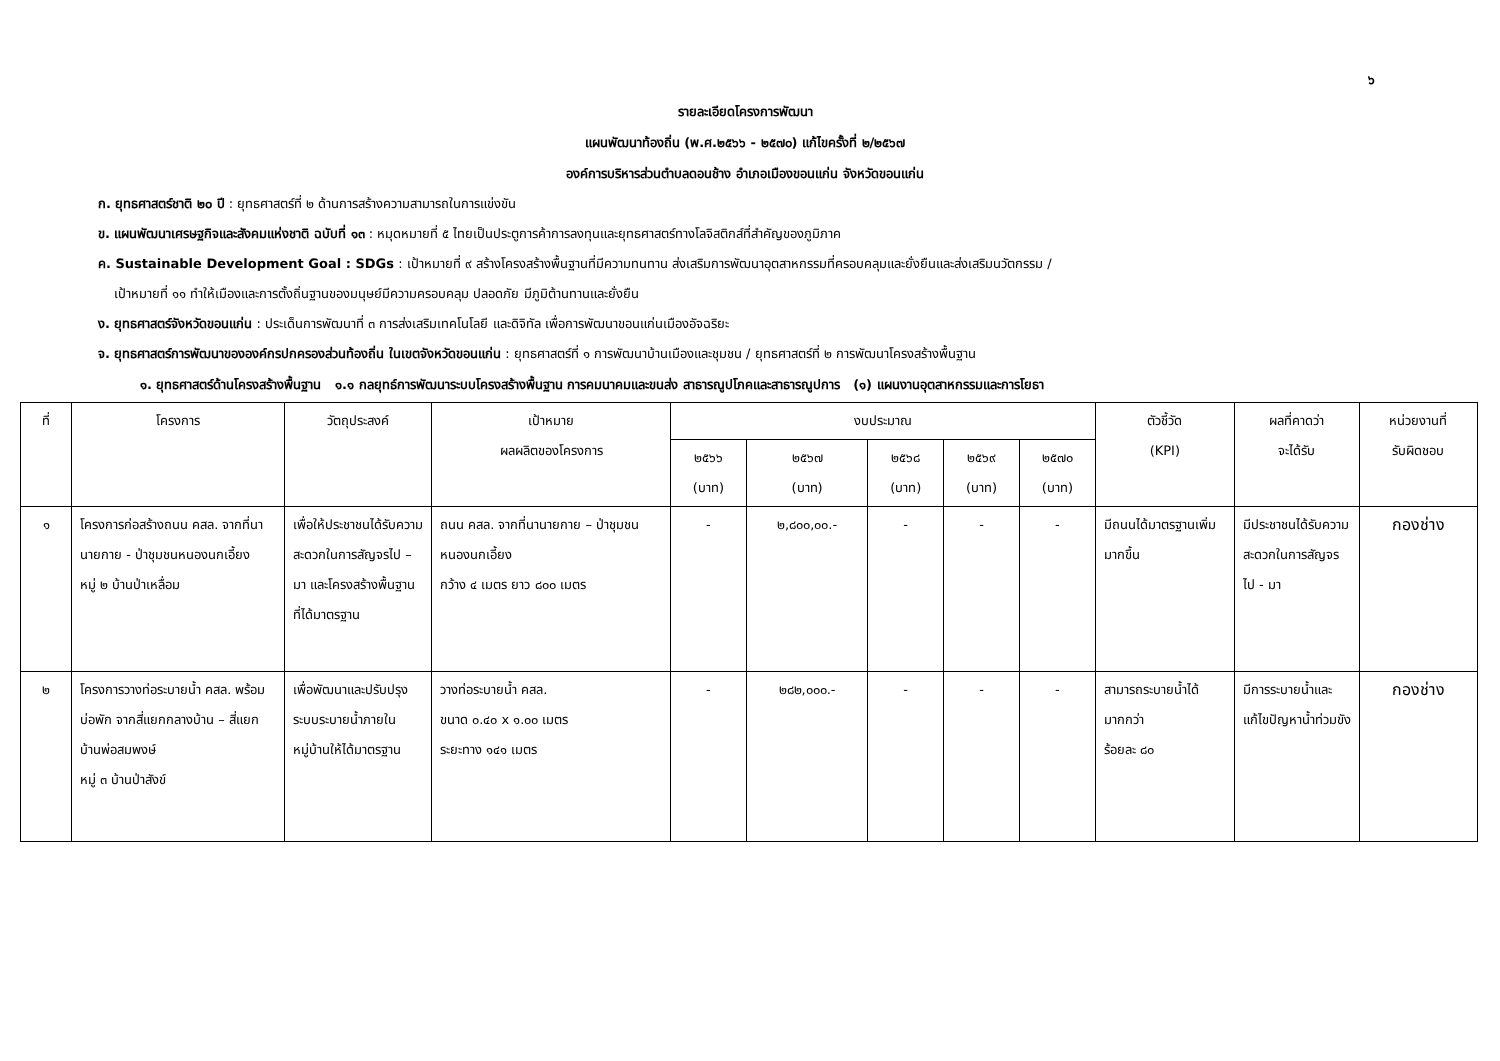๖
รายละเอียดโครงการพัฒนา
แผนพัฒนาท้องถิ่น (พ.ศ.๒๕๖๖ - ๒๕๗๐) แก้ไขครั้งที่ ๒/๒๕๖๗
องค์การบริหารส่วนตำบลดอนช้าง อำเภอเมืองขอนแก่น จังหวัดขอนแก่น
ก. ยุทธศาสตร์ชาติ ๒๐ ปี : ยุทธศาสตร์ที่ ๒ ด้านการสร้างความสามารถในการแข่งขัน
ข. แผนพัฒนาเศรษฐกิจและสังคมแห่งชาติ ฉบับที่ ๑๓ : หมุดหมายที่ ๕ ไทยเป็นประตูการค้าการลงทุนและยุทธศาสตร์ทางโลจิสติกส์ที่สำคัญของภูมิภาค
ค. Sustainable Development Goal : SDGs : เป้าหมายที่ ๙ สร้างโครงสร้างพื้นฐานที่มีความทนทาน ส่งเสริมการพัฒนาอุตสาหกรรมที่ครอบคลุมและยั่งยืนและส่งเสริมนวัตกรรม /
เป้าหมายที่ ๑๑ ทำให้เมืองและการตั้งถิ่นฐานของมนุษย์มีความครอบคลุม ปลอดภัย มีภูมิต้านทานและยั่งยืน
ง. ยุทธศาสตร์จังหวัดขอนแก่น : ประเด็นการพัฒนาที่ ๓ การส่งเสริมเทคโนโลยี และดิจิทัล เพื่อการพัฒนาขอนแก่นเมืองอัจฉริยะ
จ. ยุทธศาสตร์การพัฒนาขององค์กรปกครองส่วนท้องถิ่น ในเขตจังหวัดขอนแก่น : ยุทธศาสตร์ที่ ๑ การพัฒนาบ้านเมืองและชุมชน / ยุทธศาสตร์ที่ ๒ การพัฒนาโครงสร้างพื้นฐาน
๑. ยุทธศาสตร์ด้านโครงสร้างพื้นฐาน ๑.๑ กลยุทธ์การพัฒนาระบบโครงสร้างพื้นฐาน การคมนาคมและขนส่ง สาธารณูปโภคและสาธารณูปการ (๑) แผนงานอุตสาหกรรมและการโยธา
| ที่ | โครงการ | วัตถุประสงค์ | เป้าหมาย ผลผลิตของโครงการ | งบประมาณ | | | | | ตัวชี้วัด (KPI) | ผลที่คาดว่า จะได้รับ | หน่วยงานที่ รับผิดชอบ |
| --- | --- | --- | --- | --- | --- | --- | --- | --- | --- | --- | --- |
| | | | | ๒๕๖๖ (บาท) | ๒๕๖๗ (บาท) | ๒๕๖๘ (บาท) | ๒๕๖๙ (บาท) | ๒๕๗๐ (บาท) | | | |
| ๑ | โครงการก่อสร้างถนน คสล. จากที่นานายกาย - ป่าชุมชนหนองนกเอี้ยง หมู่ ๒ บ้านป่าเหลื่อม | เพื่อให้ประชาชนได้รับความสะดวกในการสัญจรไป – มา และโครงสร้างพื้นฐานที่ได้มาตรฐาน | ถนน คสล. จากที่นานายกาย – ป่าชุมชนหนองนกเอี้ยง กว้าง ๔ เมตร ยาว ๘๐๐ เมตร | - | ๒,๘๐๐,๐๐.- | - | - | - | มีถนนได้มาตรฐานเพิ่มมากขึ้น | มีประชาชนได้รับความสะดวกในการสัญจร ไป - มา | กองช่าง |
| ๒ | โครงการวางท่อระบายน้ำ คสล. พร้อมบ่อพัก จากสี่แยกกลางบ้าน – สี่แยกบ้านพ่อสมพงษ์ หมู่ ๓ บ้านป่าสังข์ | เพื่อพัฒนาและปรับปรุงระบบระบายน้ำภายในหมู่บ้านให้ได้มาตรฐาน | วางท่อระบายน้ำ คสล. ขนาด ๐.๔๐ x ๑.๐๐ เมตร ระยะทาง ๑๔๑ เมตร | - | ๒๘๒,๐๐๐.- | - | - | - | สามารถระบายน้ำได้มากกว่า ร้อยละ ๘๐ | มีการระบายน้ำและแก้ไขปัญหาน้ำท่วมขัง | กองช่าง |